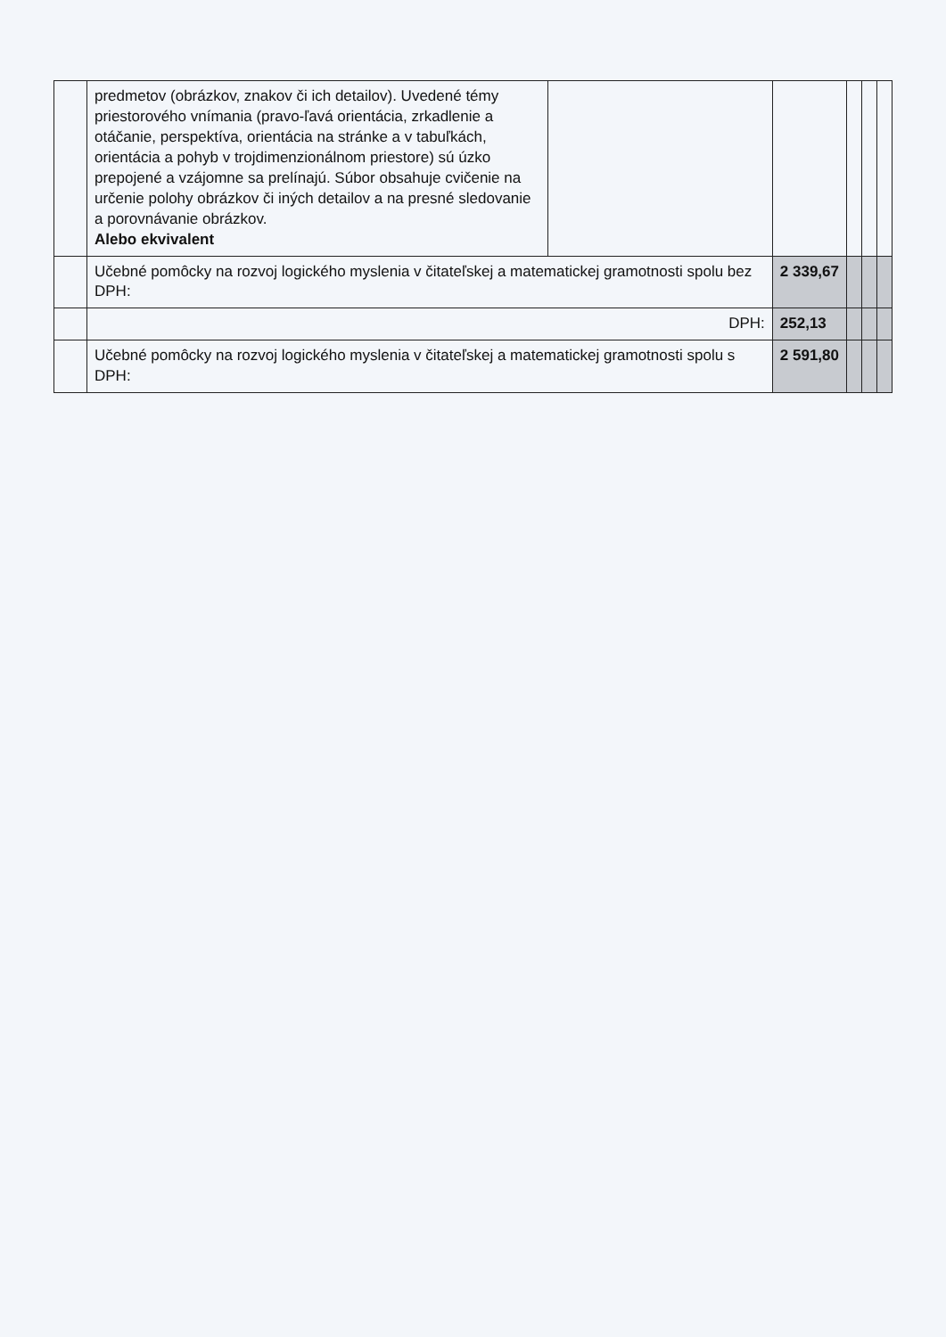| | predmetov (obrázkov, znakov či ich detailov). Uvedené témy priestorového vnímania (pravo-ľavá orientácia, zrkadlenie a otáčanie, perspektíva, orientácia na stránke a v tabuľkách, orientácia a pohyb v trojdimenzionálnom priestore) sú úzko prepojené a vzájomne sa prelínajú. Súbor obsahuje cvičenie na určenie polohy obrázkov či iných detailov a na presné sledovanie a porovnávanie obrázkov. Alebo ekvivalent | | | | | |
| | Učebné pomôcky na rozvoj logického myslenia v čitateľskej a matematickej gramotnosti spolu bez DPH: | | 2 339,67 | | | |
| | DPH: | | 252,13 | | | |
| | Učebné pomôcky na rozvoj logického myslenia v čitateľskej a matematickej gramotnosti spolu s DPH: | | 2 591,80 | | | |